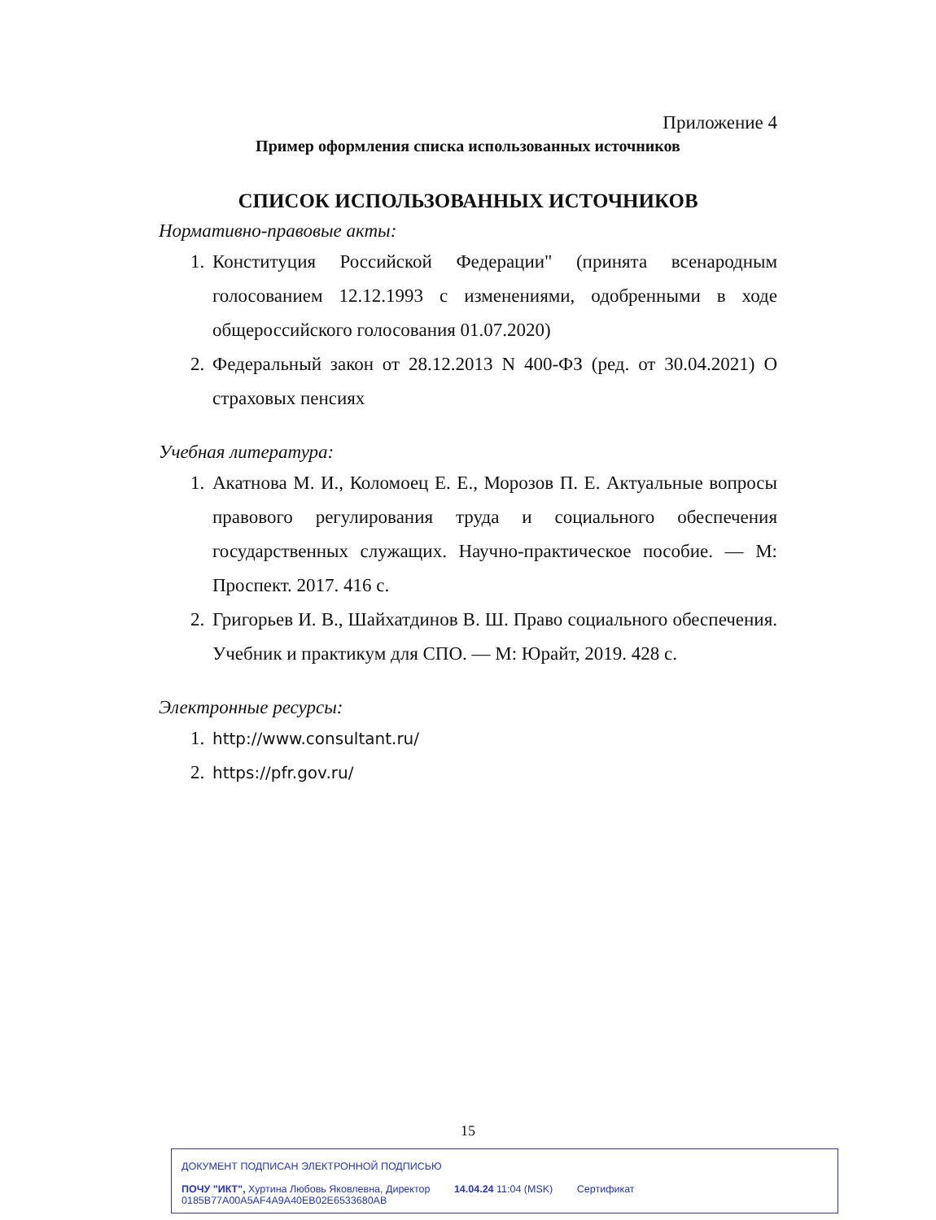Приложение 4
Пример оформления списка использованных источников
СПИСОК ИСПОЛЬЗОВАННЫХ ИСТОЧНИКОВ
Нормативно-правовые акты:
1. Конституция Российской Федерации" (принята всенародным голосованием 12.12.1993 с изменениями, одобренными в ходе общероссийского голосования 01.07.2020)
2. Федеральный закон от 28.12.2013 N 400-ФЗ (ред. от 30.04.2021) О страховых пенсиях
Учебная литература:
1. Акатнова М. И., Коломоец Е. Е., Морозов П. Е. Актуальные вопросы правового регулирования труда и социального обеспечения государственных служащих. Научно-практическое пособие. — М: Проспект. 2017. 416 с.
2. Григорьев И. В., Шайхатдинов В. Ш. Право социального обеспечения. Учебник и практикум для СПО. — М: Юрайт, 2019. 428 с.
Электронные ресурсы:
1. http://www.consultant.ru/
2. https://pfr.gov.ru/
15
ДОКУМЕНТ ПОДПИСАН ЭЛЕКТРОННОЙ ПОДПИСЬЮ
ПОЧУ "ИКТ", Хуртина Любовь Яковлевна, Директор 14.04.24 11:04 (MSK) Сертификат 0185B77A00A5AF4A9A40EB02E6533680AB